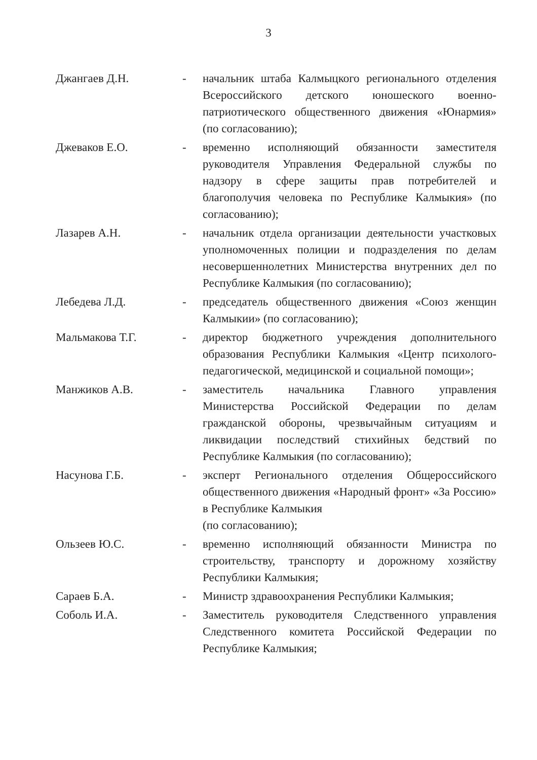3
| Джангаев Д.Н. | - | начальник штаба Калмыцкого регионального отделения Всероссийского детского юношеского военно-патриотического общественного движения «Юнармия» (по согласованию); |
| Джеваков Е.О. | - | временно исполняющий обязанности заместителя руководителя Управления Федеральной службы по надзору в сфере защиты прав потребителей и благополучия человека по Республике Калмыкия» (по согласованию); |
| Лазарев А.Н. | - | начальник отдела организации деятельности участковых уполномоченных полиции и подразделения по делам несовершеннолетних Министерства внутренних дел по Республике Калмыкия (по согласованию); |
| Лебедева Л.Д. | - | председатель общественного движения «Союз женщин Калмыкии» (по согласованию); |
| Мальмакова Т.Г. | - | директор бюджетного учреждения дополнительного образования Республики Калмыкия «Центр психолого-педагогической, медицинской и социальной помощи»; |
| Манжиков А.В. | - | заместитель начальника Главного управления Министерства Российской Федерации по делам гражданской обороны, чрезвычайным ситуациям и ликвидации последствий стихийных бедствий по Республике Калмыкия (по согласованию); |
| Насунова Г.Б. | - | эксперт Регионального отделения Общероссийского общественного движения «Народный фронт» «За Россию» в Республике Калмыкия (по согласованию); |
| Ользеев Ю.С. | - | временно исполняющий обязанности Министра по строительству, транспорту и дорожному хозяйству Республики Калмыкия; |
| Сараев Б.А. | - | Министр здравоохранения Республики Калмыкия; |
| Соболь И.А. | - | Заместитель руководителя Следственного управления Следственного комитета Российской Федерации по Республике Калмыкия; |